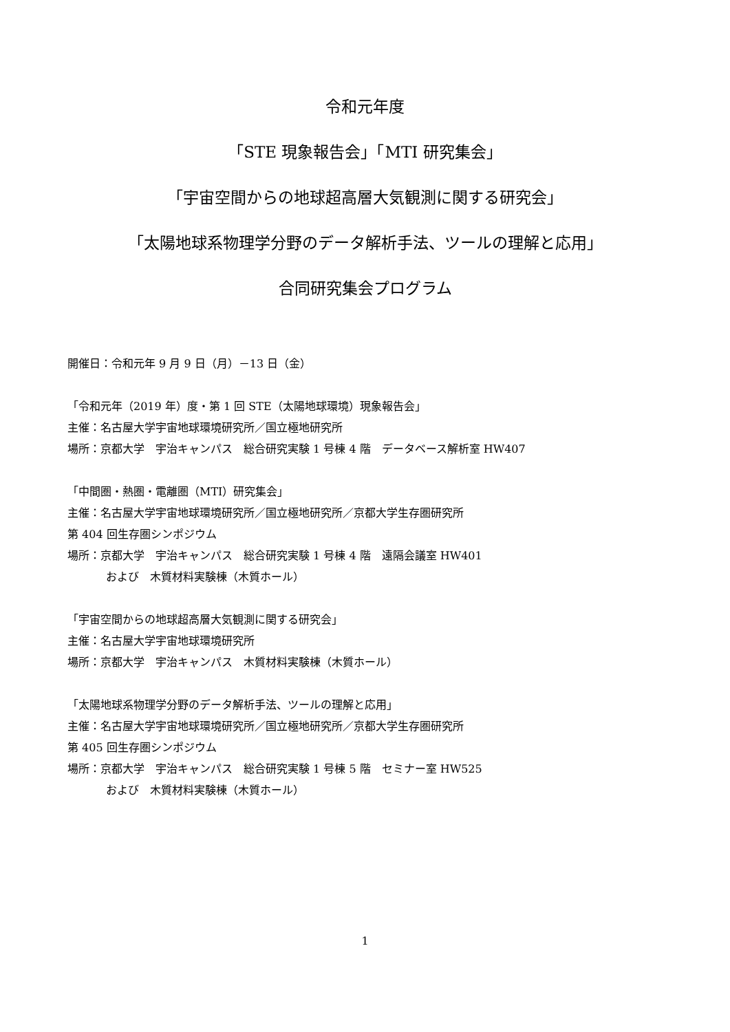令和元年度
「STE 現象報告会」「MTI 研究集会」
「宇宙空間からの地球超高層大気観測に関する研究会」
「太陽地球系物理学分野のデータ解析手法、ツールの理解と応用」
合同研究集会プログラム
開催日：令和元年 9 月 9 日（月）－13 日（金）
「令和元年（2019 年）度・第 1 回 STE（太陽地球環境）現象報告会」
主催：名古屋大学宇宙地球環境研究所／国立極地研究所
場所：京都大学　宇治キャンパス　総合研究実験 1 号棟 4 階　データベース解析室 HW407
「中間圏・熱圏・電離圏（MTI）研究集会」
主催：名古屋大学宇宙地球環境研究所／国立極地研究所／京都大学生存圏研究所
第 404 回生存圏シンポジウム
場所：京都大学　宇治キャンパス　総合研究実験 1 号棟 4 階　遠隔会議室 HW401
および　木質材料実験棟（木質ホール）
「宇宙空間からの地球超高層大気観測に関する研究会」
主催：名古屋大学宇宙地球環境研究所
場所：京都大学　宇治キャンパス　木質材料実験棟（木質ホール）
「太陽地球系物理学分野のデータ解析手法、ツールの理解と応用」
主催：名古屋大学宇宙地球環境研究所／国立極地研究所／京都大学生存圏研究所
第 405 回生存圏シンポジウム
場所：京都大学　宇治キャンパス　総合研究実験 1 号棟 5 階　セミナー室 HW525
および　木質材料実験棟（木質ホール）
1